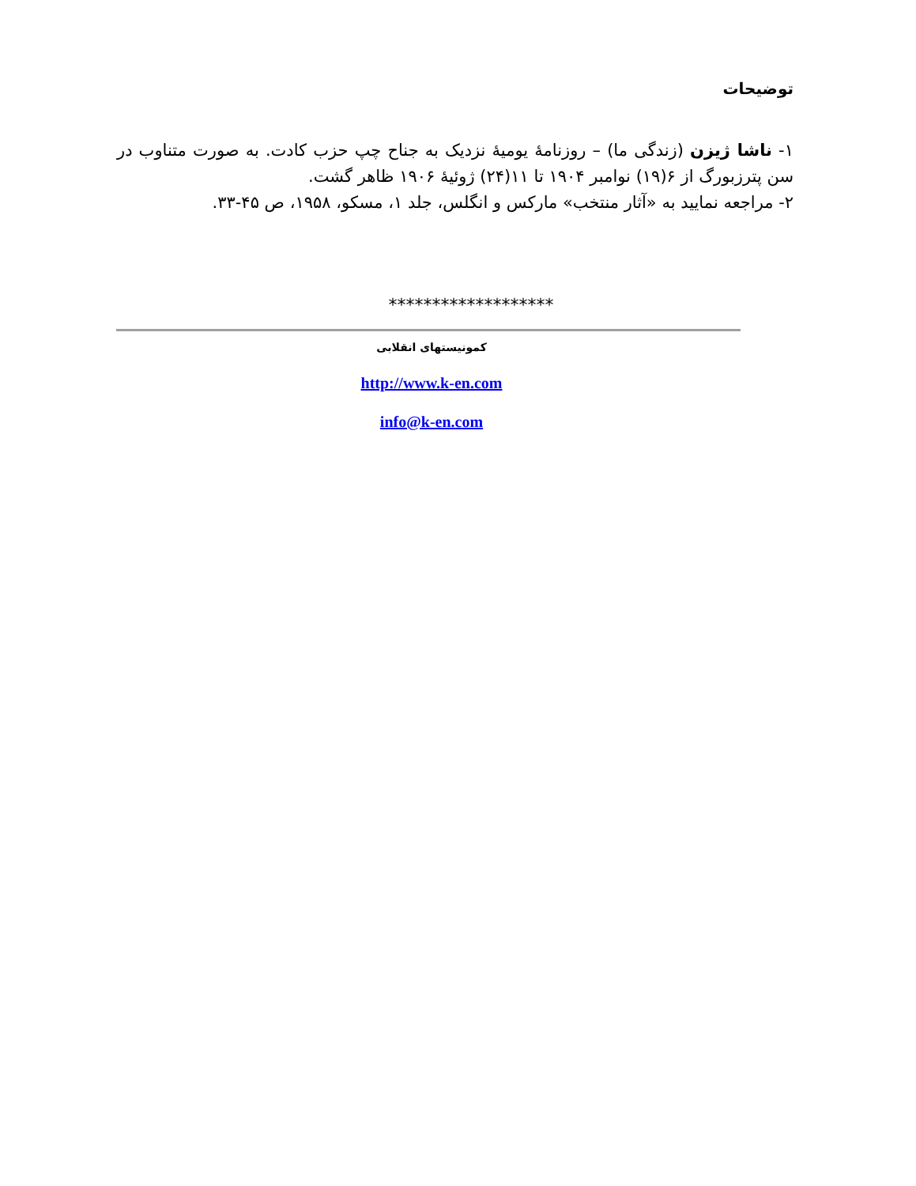توضیحات
۱- ناشا ژیزن (زندگی ما) – روزنامهٔ یومیهٔ نزدیک به جناح چپ حزب کادت. به صورت متناوب در سن پترزبورگ از ۶(۱۹) نوامبر ۱۹۰۴ تا ۱۱(۲۴) ژوئیهٔ ۱۹۰۶ ظاهر گشت.
۲- مراجعه نمایید به «آثار منتخب» مارکس و انگلس، جلد ۱، مسکو، ۱۹۵۸، ص ۴۵-۳۳.
*******************
کمونیستهای انقلابی
http://www.k-en.com
info@k-en.com